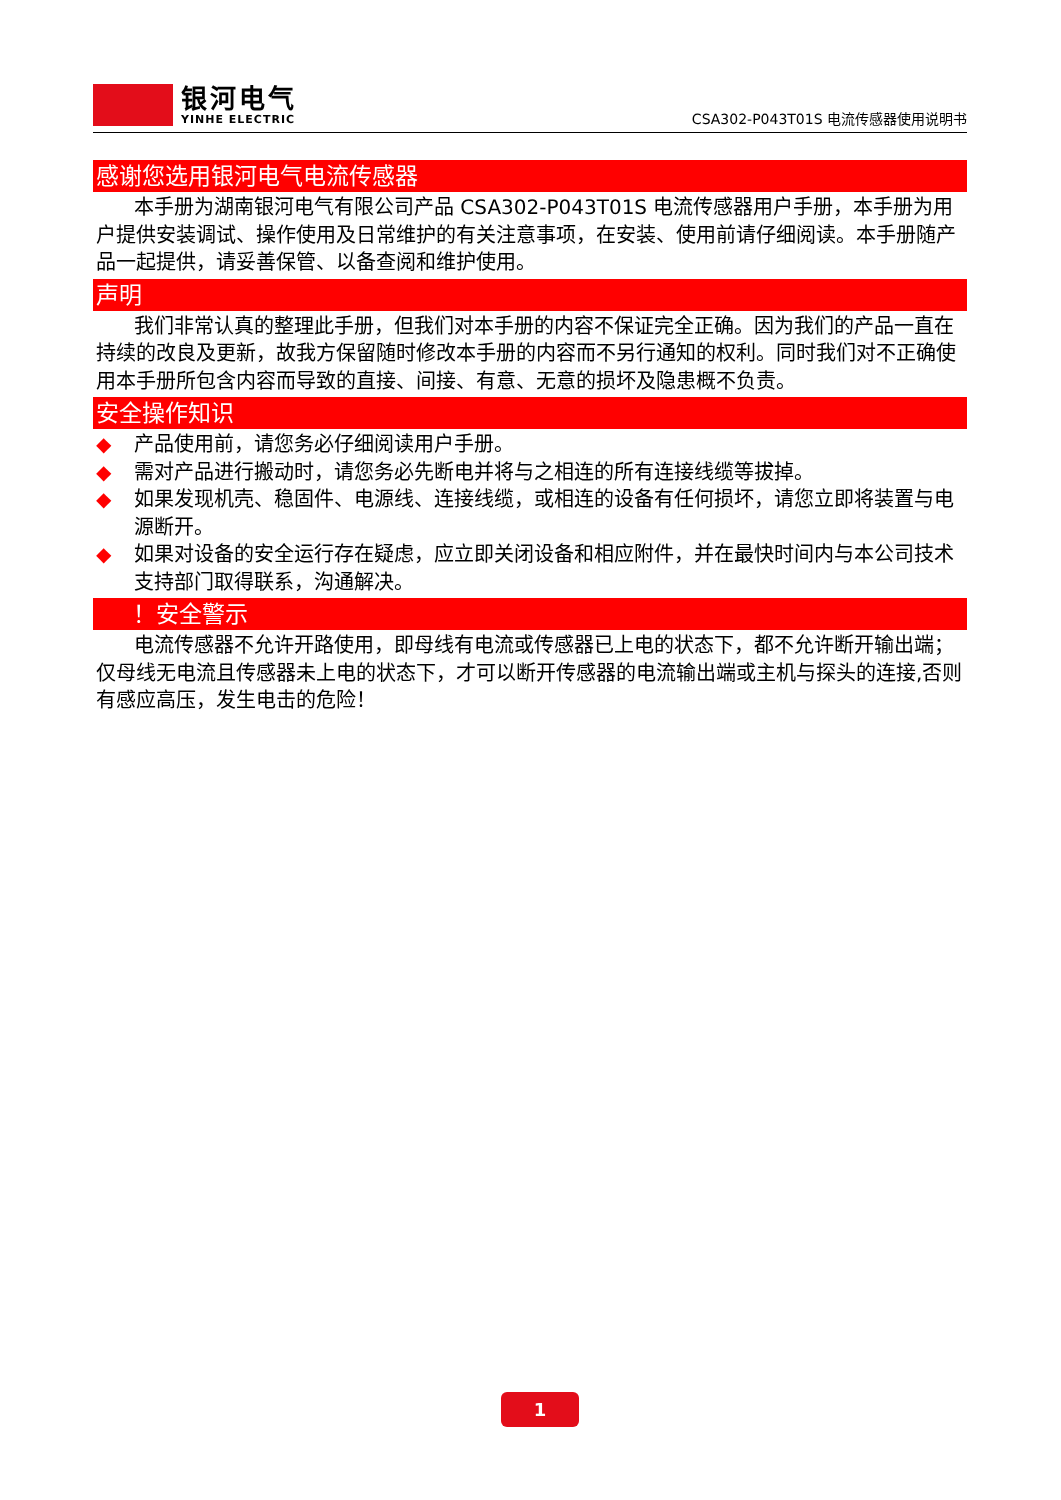银河电气
YINHE ELECTRIC
CSA302-P043T01S 电流传感器使用说明书
感谢您选用银河电气电流传感器
本手册为湖南银河电气有限公司产品 CSA302-P043T01S 电流传感器用户手册，本手册为用户提供安装调试、操作使用及日常维护的有关注意事项，在安装、使用前请仔细阅读。本手册随产品一起提供，请妥善保管、以备查阅和维护使用。
声明
我们非常认真的整理此手册，但我们对本手册的内容不保证完全正确。因为我们的产品一直在持续的改良及更新，故我方保留随时修改本手册的内容而不另行通知的权利。同时我们对不正确使用本手册所包含内容而导致的直接、间接、有意、无意的损坏及隐患概不负责。
安全操作知识
◆ 产品使用前，请您务必仔细阅读用户手册。
◆ 需对产品进行搬动时，请您务必先断电并将与之相连的所有连接线缆等拔掉。
◆ 如果发现机壳、稳固件、电源线、连接线缆，或相连的设备有任何损坏，请您立即将装置与电源断开。
◆ 如果对设备的安全运行存在疑虑，应立即关闭设备和相应附件，并在最快时间内与本公司技术支持部门取得联系，沟通解决。
！安全警示
电流传感器不允许开路使用，即母线有电流或传感器已上电的状态下，都不允许断开输出端；仅母线无电流且传感器未上电的状态下，才可以断开传感器的电流输出端或主机与探头的连接,否则有感应高压，发生电击的危险！
1